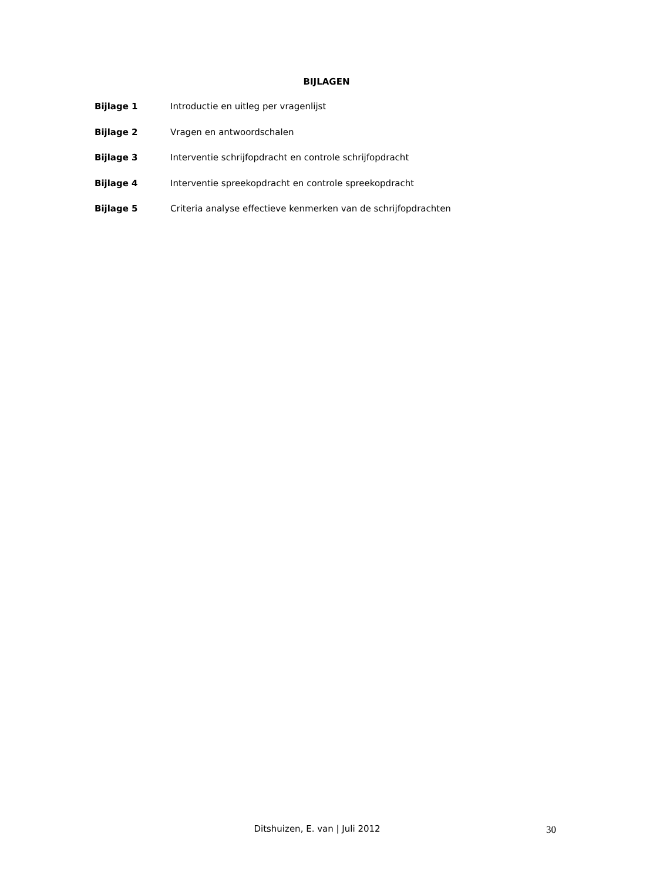BIJLAGEN
Bijlage 1 Introductie en uitleg per vragenlijst
Bijlage 2 Vragen en antwoordschalen
Bijlage 3 Interventie schrijfopdracht en controle schrijfopdracht
Bijlage 4 Interventie spreekopdracht en controle spreekopdracht
Bijlage 5 Criteria analyse effectieve kenmerken van de schrijfopdrachten
Ditshuizen, E. van | Juli 2012 30